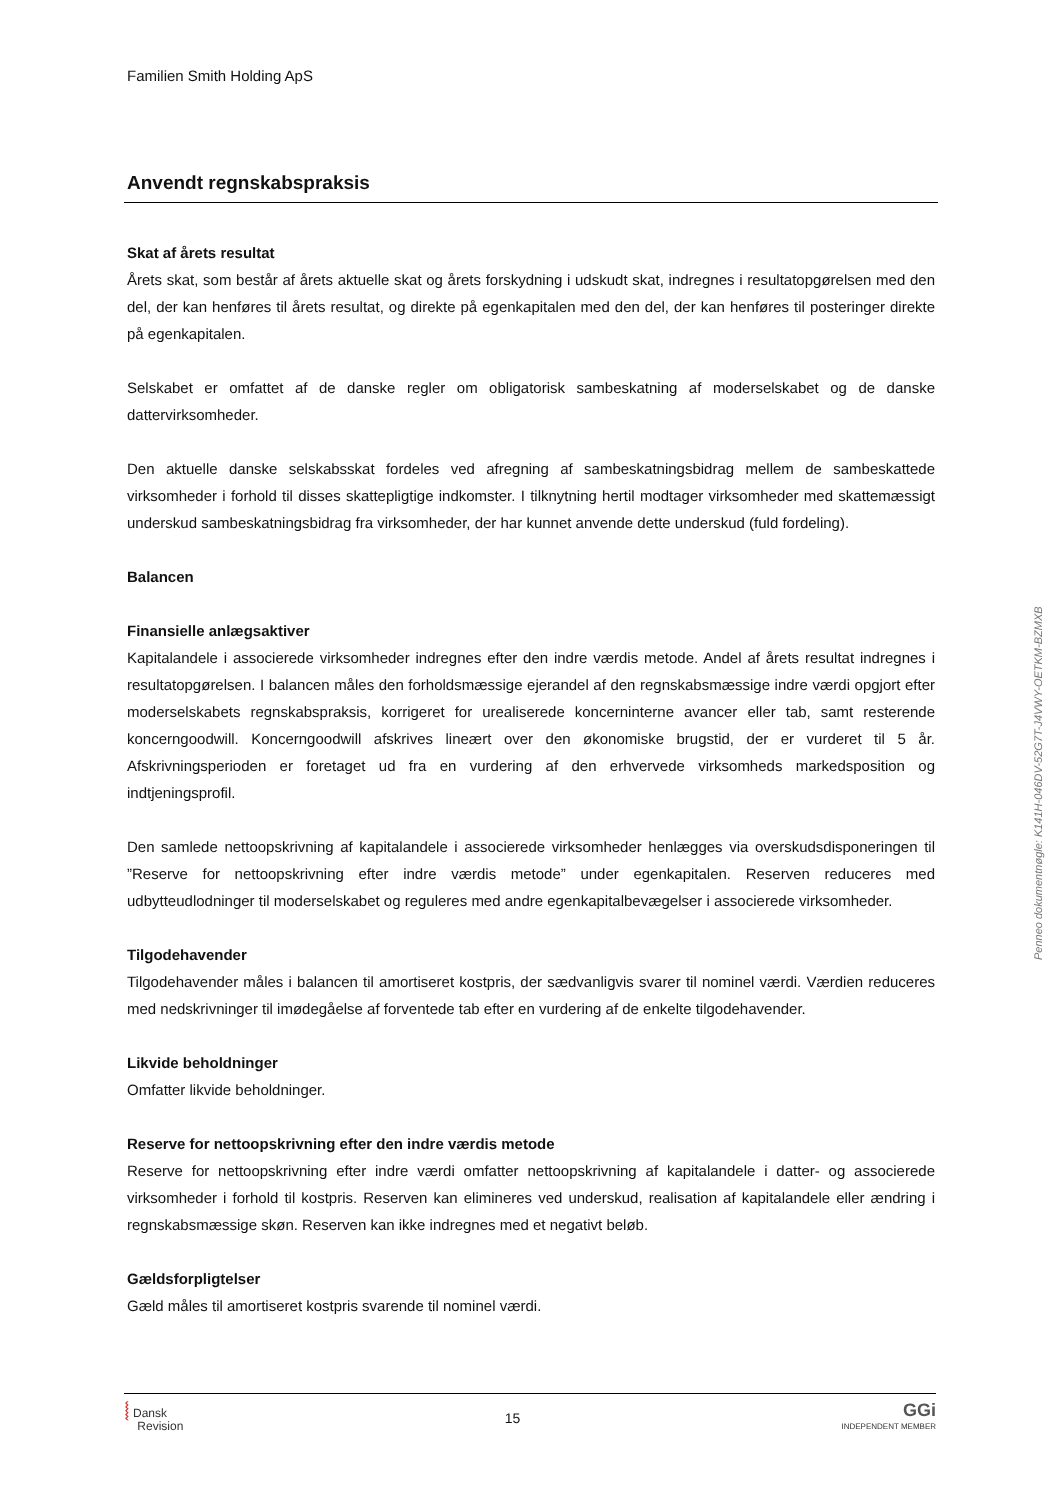Familien Smith Holding ApS
Anvendt regnskabspraksis
Skat af årets resultat
Årets skat, som består af årets aktuelle skat og årets forskydning i udskudt skat, indregnes i resultatopgørelsen med den del, der kan henføres til årets resultat, og direkte på egenkapitalen med den del, der kan henføres til posteringer direkte på egenkapitalen.
Selskabet er omfattet af de danske regler om obligatorisk sambeskatning af moderselskabet og de danske dattervirksomheder.
Den aktuelle danske selskabsskat fordeles ved afregning af sambeskatningsbidrag mellem de sambeskattede virksomheder i forhold til disses skattepligtige indkomster. I tilknytning hertil modtager virksomheder med skattemæssigt underskud sambeskatningsbidrag fra virksomheder, der har kunnet anvende dette underskud (fuld fordeling).
Balancen
Finansielle anlægsaktiver
Kapitalandele i associerede virksomheder indregnes efter den indre værdis metode. Andel af årets resultat indregnes i resultatopgørelsen. I balancen måles den forholdsmæssige ejerandel af den regnskabsmæssige indre værdi opgjort efter moderselskabets regnskabspraksis, korrigeret for urealiserede koncerninterne avancer eller tab, samt resterende koncerngoodwill. Koncerngoodwill afskrives lineært over den økonomiske brugstid, der er vurderet til 5 år. Afskrivningsperioden er foretaget ud fra en vurdering af den erhvervede virksomheds markedsposition og indtjeningsprofil.
Den samlede nettoopskrivning af kapitalandele i associerede virksomheder henlægges via overskudsdisponeringen til ”Reserve for nettoopskrivning efter indre værdis metode” under egenkapitalen. Reserven reduceres med udbytteudlodninger til moderselskabet og reguleres med andre egenkapitalbevægelser i associerede virksomheder.
Tilgodehavender
Tilgodehavender måles i balancen til amortiseret kostpris, der sædvanligvis svarer til nominel værdi. Værdien reduceres med nedskrivninger til imødegåelse af forventede tab efter en vurdering af de enkelte tilgodehavender.
Likvide beholdninger
Omfatter likvide beholdninger.
Reserve for nettoopskrivning efter den indre værdis metode
Reserve for nettoopskrivning efter indre værdi omfatter nettoopskrivning af kapitalandele i datter- og associerede virksomheder i forhold til kostpris. Reserven kan elimineres ved underskud, realisation af kapitalandele eller ændring i regnskabsmæssige skøn. Reserven kan ikke indregnes med et negativt beløb.
Gældsforpligtelser
Gæld måles til amortiseret kostpris svarende til nominel værdi.
Penneo dokumentnøgle: K141H-046DV-52G7T-J4VWY-OETKM-BZMXB
⧙ Dansk
Revision
15
GGi
INDEPENDENT MEMBER